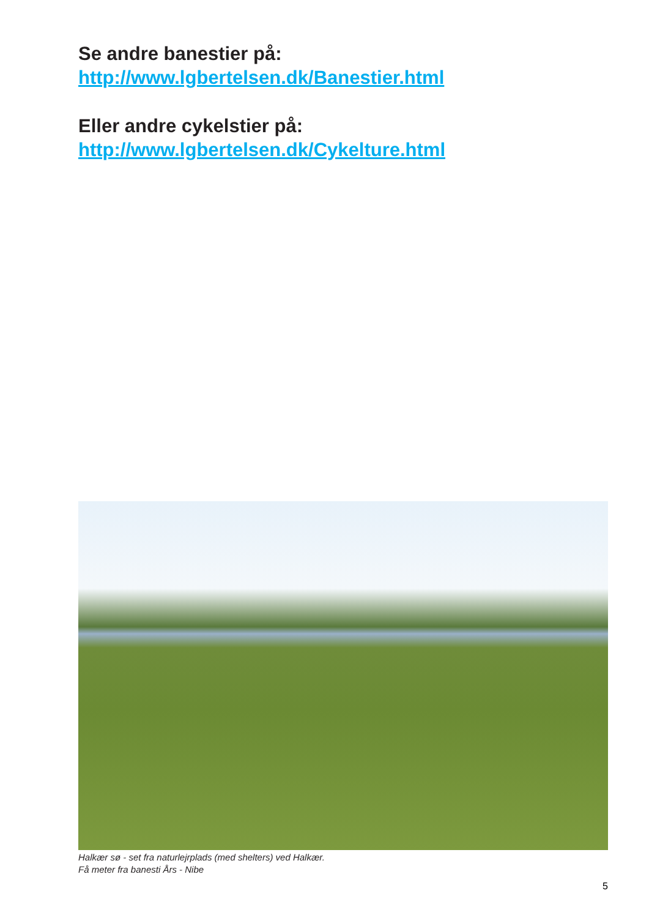Se andre banestier på:
http://www.lgbertelsen.dk/Banestier.html
Eller andre cykelstier på:
http://www.lgbertelsen.dk/Cykelture.html
Halkær sø - set fra naturlejrplads (med shelters) ved Halkær.
Få meter fra banesti Års - Nibe
5